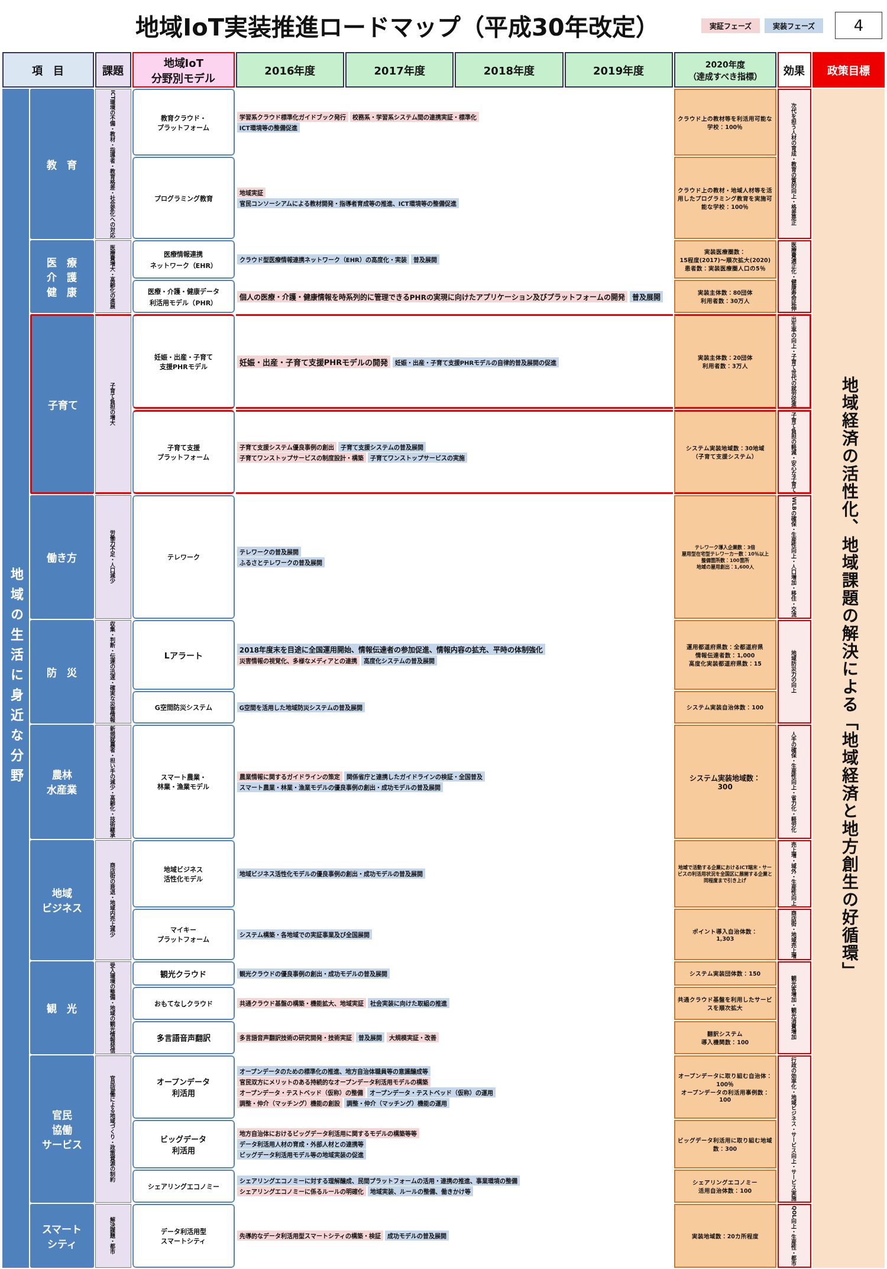地域IoT実装推進ロードマップ（平成30年改定）
実証フェーズ 実装フェーズ
4
| 項 目 | | 課題 | 地域IoT 分野別モデル | 2016年度 | 2017年度 | 2018年度 | 2019年度 | 2020年度 （達成すべき指標） | 効果 | 政策目標 |
| --- | --- | --- | --- | --- | --- | --- | --- | --- | --- | --- |
| 地域の生活に身近な分野 | 教 育 | ICT環境の不備・教材・指導者・教育格差・社会変化への対応 | 教育クラウド・ プラットフォーム | 学習系クラウド標準化ガイドブック発行 校務系・学習系システム間の連携実証・標準化 ICT環境等の整備促進 | | | | クラウド上の教材等を利活用可能な学校：100％ | 次代を担う人材の育成・教育の質的向上・格差是正 | 地域経済の活性化、地域課題の解決による「地域経済と地方創生の好循環」 |
| | | | プログラミング教育 | 地域実証 官民コンソーシアムによる教材開発・指導者育成等の推進、ICT環境等の整備促進 | | | | クラウド上の教材・地域人材等を活用したプログラミング教育を実施可能な学校：100％ | | |
| | 医 療 介 護 健 康 | 医療費増大・高齢化の進展 | 医療情報連携 ネットワーク（EHR） | クラウド型医療情報連携ネットワーク（EHR）の高度化・実装 普及展開 | | | | 実装医療圏数： 15程度(2017)～順次拡大(2020) 患者数：実装医療圏人口の5％ | 医療費適正化・健康寿命延伸 | |
| | | | 医療・介護・健康データ 利活用モデル（PHR） | 個人の医療・介護・健康情報を時系列的に管理できるPHRの実現に向けたアプリケーション及びプラットフォームの開発 普及展開 | | | | 実装主体数：80団体 利用者数：30万人 | | |
| | 子育て | 子育て負担の増大 | 妊娠・出産・子育て 支援PHRモデル | 妊娠・出産・子育て支援PHRモデルの開発 妊娠・出産・子育て支援PHRモデルの自律的普及展開の促進 | | | | 実装主体数：20団体 利用者数：3万人 | 出生率の向上・子育て世代の就労促進 | |
| | | | 子育て支援 プラットフォーム | 子育て支援システム優良事例の創出 子育て支援システムの普及展開 子育てワンストップサービスの制度設計・構築 子育てワンストップサービスの実施 | | | | システム実装地域数：30地域 （子育て支援システム） | 子育て負担の軽減・安心な子育て | |
| | 働き方 | 労働力不足・人口減少 | テレワーク | テレワークの普及展開 ふるさとテレワークの普及展開 | | | | テレワーク導入企業数：3倍 雇用型在宅型テレワーカー数：10％以上 整備箇所数：100箇所 地域の雇用創出：1,600人 | WLBの確保・生産性向上・人口増加・移住・交流 | |
| | 防 災 | 収集・判断・伝達の迅速・確実な災害情報 | Lアラート | 2018年度末を目途に全国運用開始、情報伝達者の参加促進、情報内容の拡充、平時の体制強化 災害情報の視覚化、多様なメディアとの連携 高度化システムの普及展開 | | | | 運用都道府県数：全都道府県 情報伝達者数：1,000 高度化実装都道府県数：15 | 地域防災力の向上 | |
| | | | G空間防災システム | G空間を活用した地域防災システムの普及展開 | | | | システム実装自治体数：100 | | |
| | 農林 水産業 | 新規就農者・担い手の減少・高齢化・技術継承 | スマート農業・ 林業・漁業モデル | 農業情報に関するガイドラインの策定 関係省庁と連携したガイドラインの検証・全国普及 スマート農業・林業・漁業モデルの優良事例の創出・成功モデルの普及展開 | | | | システム実装地域数： 300 | 人手の確保・生産性向上・省力化・軽労化 | |
| | 地域 ビジネス | 商店街の衰退・地域内売上減少 | 地域ビジネス 活性化モデル | 地域ビジネス活性化モデルの優良事例の創出・成功モデルの普及展開 | | | | 地域で活動する企業におけるICT端末・サービスの利活用状況を全国区に展開する企業と同程度まで引き上げ | 売上増・域外・生産性向上 | |
| | | | マイキー プラットフォーム | システム構築・各地域での実証事業及び全国展開 | | | | ポイント導入自治体数： 1,303 | 商店街・地域売上増 | |
| | 観 光 | 受入環境の整備・地域の観光情報発信 | 観光クラウド | 観光クラウドの優良事例の創出・成功モデルの普及展開 | | | | システム実装団体数：150 | 観光客増加・観光消費増加 | |
| | | | おもてなしクラウド | 共通クラウド基盤の構築・機能拡大、地域実証 社会実装に向けた取組の推進 | | | | 共通クラウド基盤を利用したサービスを順次拡大 | | |
| | | | 多言語音声翻訳 | 多言語音声翻訳技術の研究開発・技術実証 普及展開 大規模実証・改善 | | | | 翻訳システム 導入機関数：100 | | |
| | 官民 協働 サービス | 官民協働による地域づくり・政策資源の制約 | オープンデータ 利活用 | オープンデータのための標準化の推進、地方自治体職員等の意識醸成等 官民双方にメリットのある持続的なオープンデータ利活用モデルの構築 オープンデータ・テストベッド（仮称）の整備 オープンデータ・テストベッド（仮称）の運用 調整・仲介（マッチング）機能の創設 調整・仲介（マッチング）機能の運用 | | | | オープンデータに取り組む自治体：100％ オープンデータの利活用事例数：100 | 行政の効率化・地域ビジネス・サービス向上・サービス実施 | |
| | | | ビッグデータ 利活用 | 地方自治体におけるビッグデータ利活用に関するモデルの構築等等 データ利活用人材の育成・外部人材との連携等 ビッグデータ利活用モデル等の地域実装の促進 | | | | ビッグデータ利活用に取り組む地域数：300 | | |
| | | | シェアリングエコノミー | シェアリングエコノミーに対する理解醸成、民間プラットフォームの活用・連携の推進、事業環境の整備 シェアリングエコノミーに係るルールの明確化 地域実装、ルールの整備、働きかけ等 | | | | シェアリングエコノミー 活用自治体数：100 | | |
| | スマート シティ | 解決課題・都市 | データ利活用型 スマートシティ | 先導的なデータ利活用型スマートシティの構築・検証 成功モデルの普及展開 | | | | 実装地域数：20カ所程度 | QOL向上・生産性・都市 | |